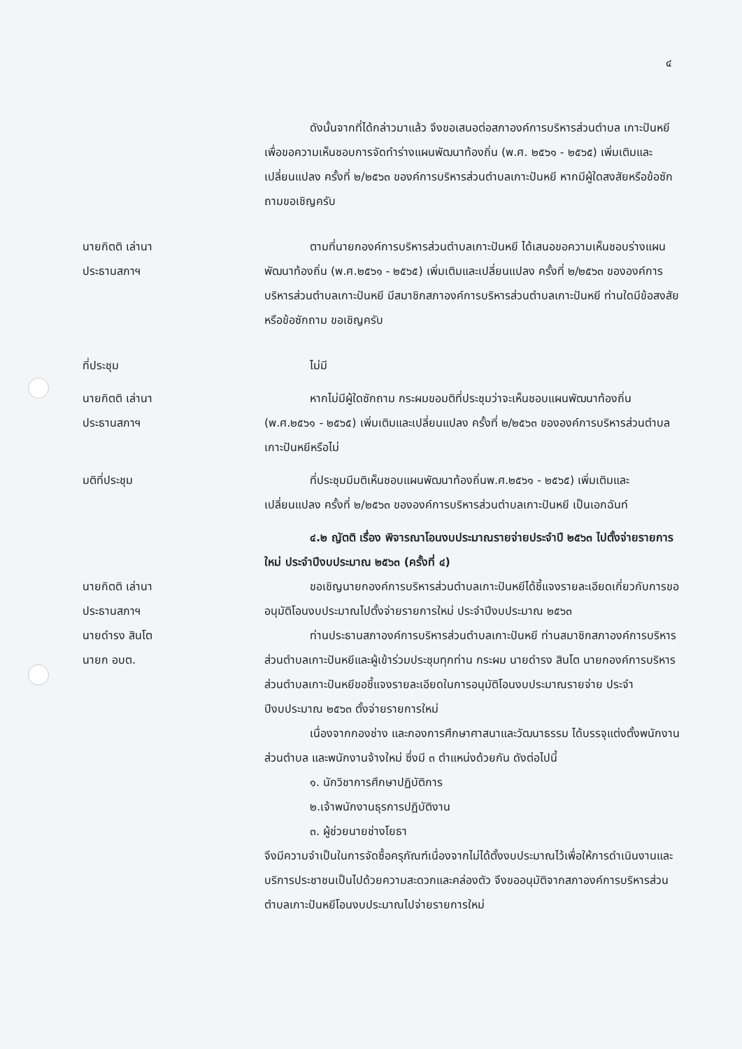๔
ดังนั้นจากที่ได้กล่าวมาแล้ว จึงขอเสนอต่อสภาองค์การบริหารส่วนตำบล เกาะปันหยี เพื่อขอความเห็นชอบการจัดทำร่างแผนพัฒนาท้องถิ่น (พ.ศ. ๒๕๖๑ - ๒๕๖๕) เพิ่มเติมและเปลี่ยนแปลง ครั้งที่ ๒/๒๕๖๓ ของค์การบริหารส่วนตำบลเกาะปันหยี หากมีผู้ใดสงสัยหรือข้อซักถามขอเชิญครับ
นายกิตติ เล่านา
ประธานสภาฯ
ตามที่นายกองค์การบริหารส่วนตำบลเกาะปันหยี ได้เสนอขอความเห็นชอบร่างแผนพัฒนาท้องถิ่น (พ.ศ.๒๕๖๑ - ๒๕๖๕) เพิ่มเติมและเปลี่ยนแปลง ครั้งที่ ๒/๒๕๖๓ ขององค์การบริหารส่วนตำบลเกาะปันหยี มีสมาชิกสภาองค์การบริหารส่วนตำบลเกาะปันหยี ท่านใดมีข้อสงสัยหรือข้อซักถาม ขอเชิญครับ
ที่ประชุม ไม่มี
นายกิตติ เล่านา
ประธานสภาฯ
หากไม่มีผู้ใดซักถาม กระผมขอมติที่ประชุมว่าจะเห็นชอบแผนพัฒนาท้องถิ่น (พ.ศ.๒๕๖๑ - ๒๕๖๕) เพิ่มเติมและเปลี่ยนแปลง ครั้งที่ ๒/๒๕๖๓ ขององค์การบริหารส่วนตำบลเกาะปันหยีหรือไม่
มติที่ประชุม ที่ประชุมมีมติเห็นชอบแผนพัฒนาท้องถิ่นพ.ศ.๒๕๖๑ - ๒๕๖๕) เพิ่มเติมและเปลี่ยนแปลง ครั้งที่ ๒/๒๕๖๓ ขององค์การบริหารส่วนตำบลเกาะปันหยี เป็นเอกฉันท์
๔.๒ ญัตติ เรื่อง พิจารณาโอนงบประมาณรายจ่ายประจำปี ๒๕๖๓ ไปตั้งจ่ายรายการใหม่ ประจำปีงบประมาณ ๒๕๖๓ (ครั้งที่ ๔)
นายกิตติ เล่านา
ประธานสภาฯ
ขอเชิญนายกองค์การบริหารส่วนตำบลเกาะปันหยีได้ชี้แจงรายละเอียดเกี่ยวกับการขออนุมัติโอนงบประมาณไปตั้งจ่ายรายการใหม่ ประจำปีงบประมาณ ๒๕๖๓
นายดำรง สินโต
นายก อบต.
ท่านประธานสภาองค์การบริหารส่วนตำบลเกาะปันหยี ท่านสมาชิกสภาองค์การบริหารส่วนตำบลเกาะปันหยีและผู้เข้าร่วมประชุมทุกท่าน กระผม นายดำรง สินโต นายกองค์การบริหารส่วนตำบลเกาะปันหยีขอชี้แจงรายละเอียดในการอนุมัติโอนงบประมาณรายจ่าย ประจำปีงบประมาณ ๒๕๖๓ ตั้งจ่ายรายการใหม่
เนื่องจากกองช่าง และกองการศึกษาศาสนาและวัฒนาธรรม ได้บรรจุแต่งตั้งพนักงานส่วนตำบล และพนักงานจ้างใหม่ ซึ่งมี ๓ ตำแหน่งด้วยกัน ดังต่อไปนี้
๑. นักวิชาการศึกษาปฏิบัติการ
๒.เจ้าพนักงานธุรการปฏิบัติงาน
๓. ผู้ช่วยนายช่างโยธา
จึงมีความจำเป็นในการจัดซื้อครุภัณฑ์เนื่องจากไม่ได้ตั้งงบประมาณไว้เพื่อให้การดำเนินงานและบริการประชาชนเป็นไปด้วยความสะดวกและคล่องตัว จึงขออนุมัติจากสภาองค์การบริหารส่วนตำบลเกาะปันหยีโอนงบประมาณไปจ่ายรายการใหม่